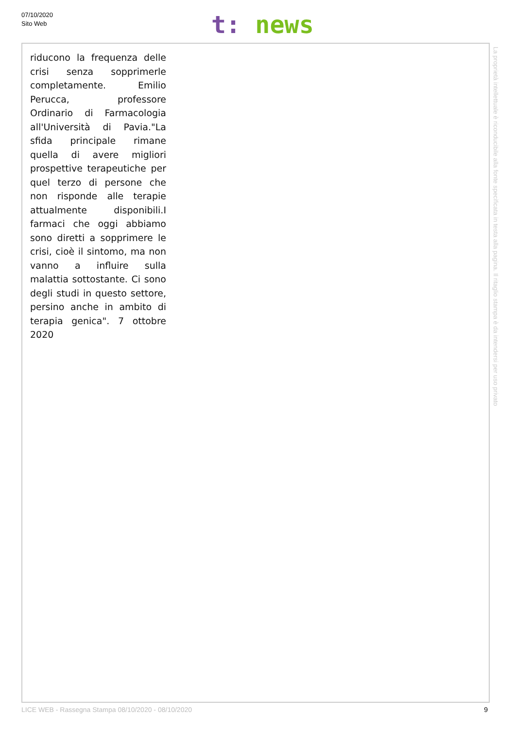07/10/2020
Sito Web
t: news
riducono la frequenza delle crisi senza sopprimerle completamente. Emilio Perucca, professore Ordinario di Farmacologia all'Università di Pavia."La sfida principale rimane quella di avere migliori prospettive terapeutiche per quel terzo di persone che non risponde alle terapie attualmente disponibili.I farmaci che oggi abbiamo sono diretti a sopprimere le crisi, cioè il sintomo, ma non vanno a influire sulla malattia sottostante. Ci sono degli studi in questo settore, persino anche in ambito di terapia genica". 7 ottobre 2020
La proprietà intellettuale è riconducibile alla fonte specificata in testa alla pagina. Il ritaglio stampa è da intendersi per uso privato
LICE WEB - Rassegna Stampa 08/10/2020 - 08/10/2020 9